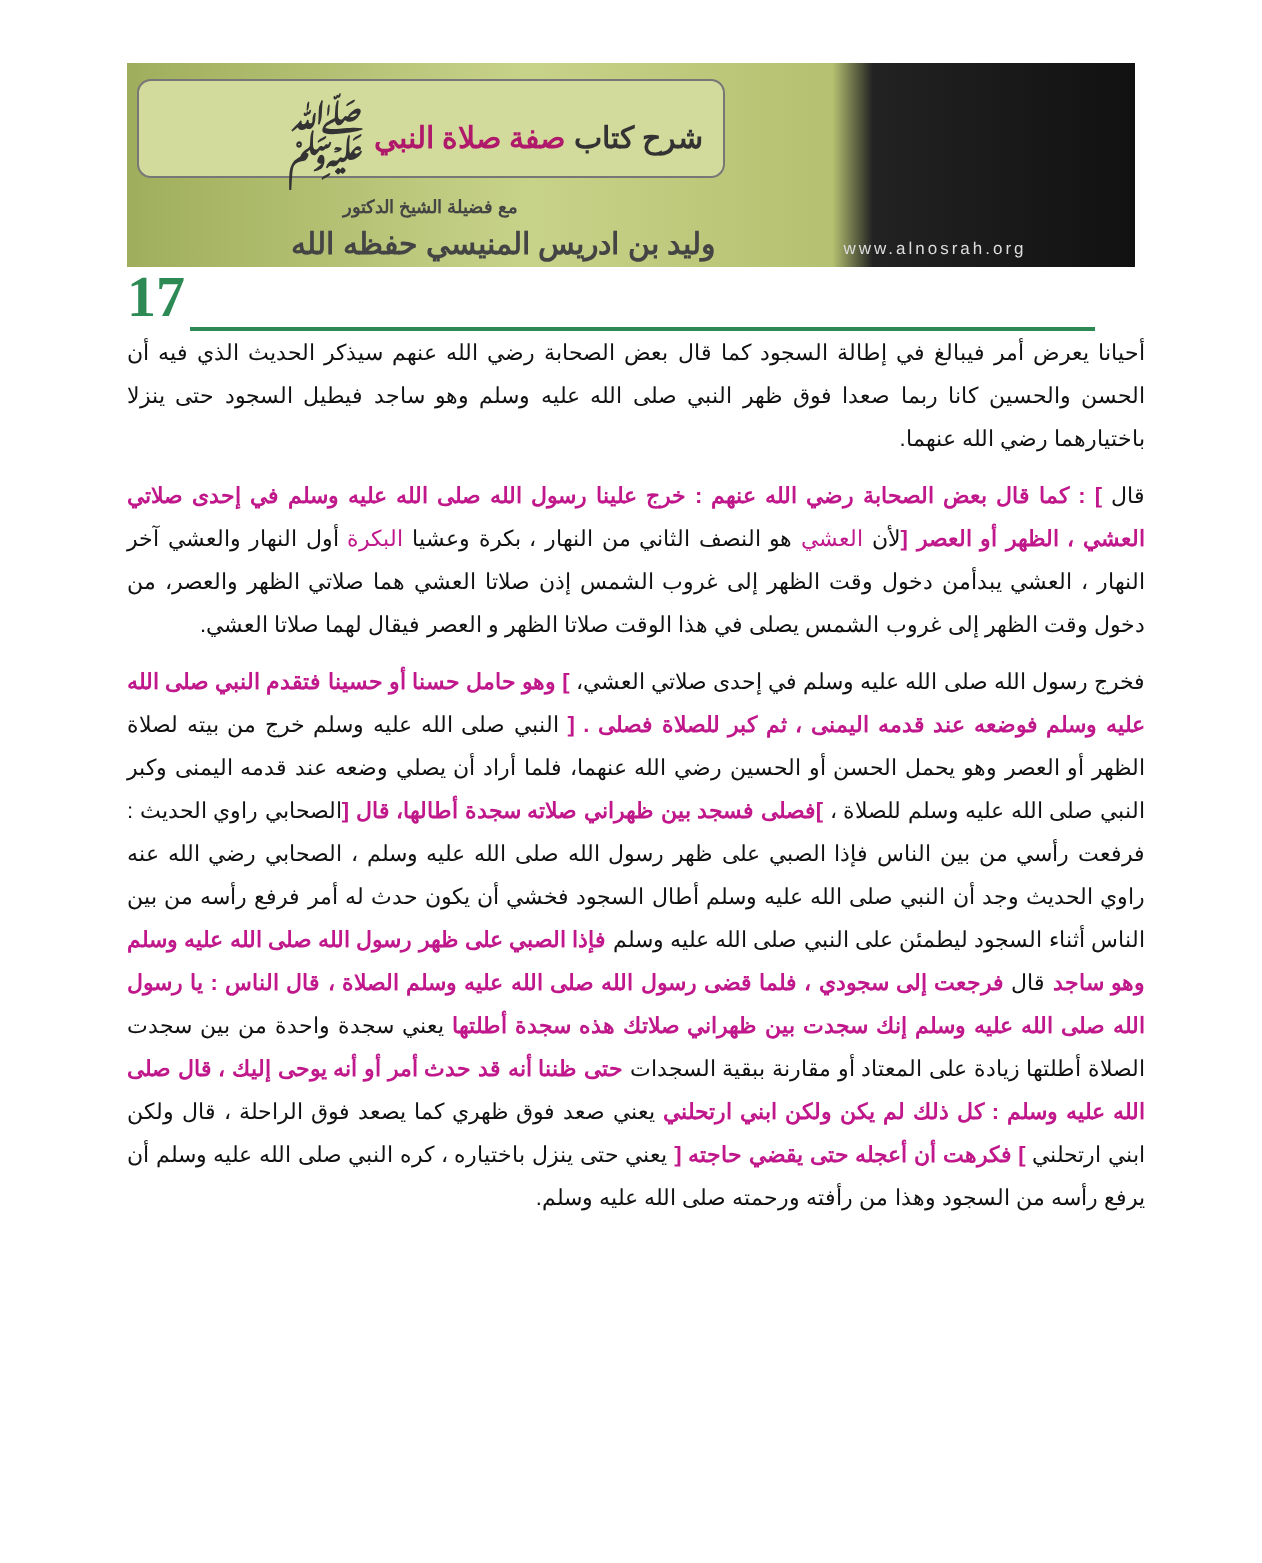www.alnosrah.org
شرح كتاب صفة صلاة النبي ﷺ
مع فضيلة الشيخ الدكتور
وليد بن ادريس المنيسي حفظه الله
17
أحيانا يعرض أمر فيبالغ في إطالة السجود كما قال بعض الصحابة رضي الله عنهم سيذكر الحديث الذي فيه أن الحسن والحسين كانا ربما صعدا فوق ظهر النبي صلى الله عليه وسلم وهو ساجد فيطيل السجود حتى ينزلا باختيارهما رضي الله عنهما.
قال ] : كما قال بعض الصحابة رضي الله عنهم : خرج علينا رسول الله صلى الله عليه وسلم في إحدى صلاتي العشي ، الظهر أو العصر [لأن العشي هو النصف الثاني من النهار ، بكرة وعشيا البكرة أول النهار والعشي آخر النهار ، العشي يبدأمن دخول وقت الظهر إلى غروب الشمس إذن صلاتا العشي هما صلاتي الظهر والعصر، من دخول وقت الظهر إلى غروب الشمس يصلى في هذا الوقت صلاتا الظهر و العصر فيقال لهما صلاتا العشي.
فخرج رسول الله صلى الله عليه وسلم في إحدى صلاتي العشي، ] وهو حامل حسنا أو حسينا فتقدم النبي صلى الله عليه وسلم فوضعه عند قدمه اليمنى ، ثم كبر للصلاة فصلى . [ النبي صلى الله عليه وسلم خرج من بيته لصلاة الظهر أو العصر وهو يحمل الحسن أو الحسين رضي الله عنهما، فلما أراد أن يصلي وضعه عند قدمه اليمنى وكبر النبي صلى الله عليه وسلم للصلاة ، ]فصلى فسجد بين ظهراني صلاته سجدة أطالها، قال [الصحابي راوي الحديث : فرفعت رأسي من بين الناس فإذا الصبي على ظهر رسول الله صلى الله عليه وسلم ، الصحابي رضي الله عنه راوي الحديث وجد أن النبي صلى الله عليه وسلم أطال السجود فخشي أن يكون حدث له أمر فرفع رأسه من بين الناس أثناء السجود ليطمئن على النبي صلى الله عليه وسلم فإذا الصبي على ظهر رسول الله صلى الله عليه وسلم وهو ساجد قال فرجعت إلى سجودي ، فلما قضى رسول الله صلى الله عليه وسلم الصلاة ، قال الناس : يا رسول الله صلى الله عليه وسلم إنك سجدت بين ظهراني صلاتك هذه سجدة أطلتها يعني سجدة واحدة من بين سجدت الصلاة أطلتها زيادة على المعتاد أو مقارنة ببقية السجدات حتى ظننا أنه قد حدث أمر أو أنه يوحى إليك ، قال صلى الله عليه وسلم : كل ذلك لم يكن ولكن ابني ارتحلني يعني صعد فوق ظهري كما يصعد فوق الراحلة ، قال ولكن ابني ارتحلني ] فكرهت أن أعجله حتى يقضي حاجته [ يعني حتى ينزل باختياره ، كره النبي صلى الله عليه وسلم أن يرفع رأسه من السجود وهذا من رأفته ورحمته صلى الله عليه وسلم.